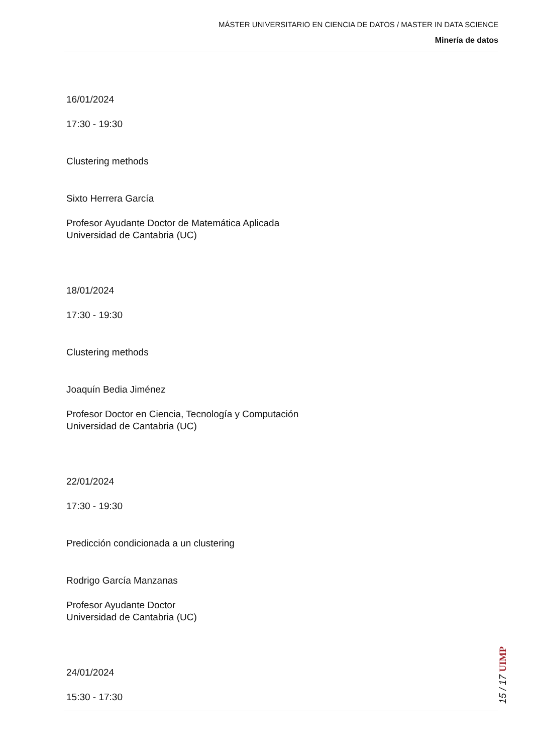MÁSTER UNIVERSITARIO EN CIENCIA DE DATOS / MASTER IN DATA SCIENCE
Minería de datos
16/01/2024
17:30 - 19:30
Clustering methods
Sixto Herrera García
Profesor Ayudante Doctor de Matemática Aplicada
Universidad de Cantabria (UC)
18/01/2024
17:30 - 19:30
Clustering methods
Joaquín Bedia Jiménez
Profesor Doctor en Ciencia, Tecnología y Computación
Universidad de Cantabria (UC)
22/01/2024
17:30 - 19:30
Predicción condicionada a un clustering
Rodrigo García Manzanas
Profesor Ayudante Doctor
Universidad de Cantabria (UC)
24/01/2024
15:30 - 17:30
15 / 17 UIMP